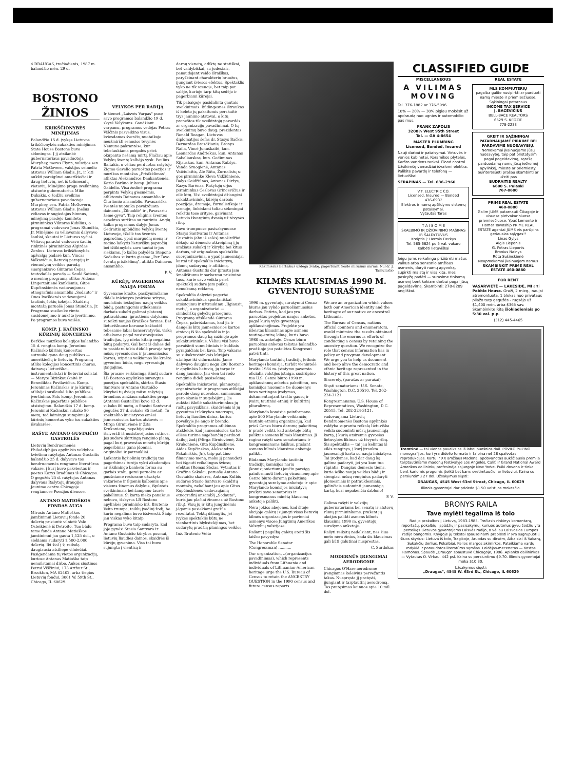4 DRAUGAS, trečiadienis, 1987 m. balandžio mėn. 29 d.
BOSTONO ŽINIOS
KRIKŠČIONYBĖS MINĖJIMAS
Balandžio 15 d. įvykęs Lietuvos krikščionybės sukakties minėjimas State House Bostone buvo sėkmingas. Į jį atsilankė gubernatoriaus pavaduotoja Murphey, meras Flynn, valstijos sen. Patria McGovern, valstijos seimelio atstovas William Glodis, Jr., ir kiti aukšti pareigūnai amerikiečiai ir daug lietuvių, net iš tolimesnių vietovių. Minėjimo proga sveikinimą atsiuntė gubernatorius Mike Dukakis, o žodžiu sveikino gubernatoriaus pavaduotoja Murphey, sen. Patria McGovern, atstovas William Glodis. Įnešus vėliavas ir sugiedojus himnus, minėjimą pradėjo komiteto pirmininkas Viktoras Kubilius, o programai vadovavo Jonas Stundžia, Jr. Minėjime su vėliavomis dalyvavo šauliai, skautai ir Lietuvos vyčiai. Vėliavų paradui vadovavo šaulių rinktinės pirmininkas Algirdas Zenkus. Lietuvos krikščionybės apžvalgą padarė kun. Vincas Valkavičius, lietuvių parapijų ir vienuolynų veiklos parodą suorganizavo Gintaras Čepas, tautodailės parodą — Saulė Šatienė, o meninę programą atliko: Aldona Lingertaitienė kanklėmis, Gitos Kupčinskienės vadovaujamas etnografinis ansamblis „Sodauto" ir Onos Ivaškienės vadovaujami tautinių šokių šokėjai. Skaidrių montažą paruošė Jonas Stundžia, Jr. Programa susilaukė rimto susidomėjimo ir aukšto įvertinimo. Po programos buvo vaišės.
KOMP. J. KAČINSKO KŪRINIŲ KONCERTAS
Berklee muzikos kolegijos balandžio 15 d. rengtas komp. Jeronimo Kačinsko kūrinių koncertas sutraukė gana daug publikos — amerikiečių ir lietuvių. Programą atliko kolegijos koncertinis choras, dainavęs lietuviškai, instrumentalistai ir lietuviai solistai — Marytė Bizinkauskaitė ir Benediktas Povilavičius. Komp. Jeronimas Kačinskas ir jo kūrinių atlikėjai susilaukė šilto publikos įvertinimo. Pats komp. Jeronimas Kačinskas pagerbtas publikos atsistojimu. Balandžio 17 d. komp. Jeronimui Kačinskui sukako 80 metų, tad laimingu sutapimu jo kūrinių koncertas vyko tos sukakties išvakarėse.
RAŠYT. ANTANO GUSTAIČIO GASTROLĖS
Lietuvių Bendruomenės Philadelphijos apylinkės valdybos kvietimu rašytojas Antanas Gustaitis balandžio 25 d. dalyvavo tos bendruomenės rengtame literatūros vakare, į kurį buvo pakviestas ir poetas Kazys Bradūnas iš Chicagos. O gegužės 25 d. rašytojas Antanas dalyvaus Rašytojų draugijos Jaunimo centre Chicagoje rengiamose Poezijos dienose.
ANTANO MATIOŠKOS FONDAS AUGA
Mirusio Antano Matioškos jamžinimui Lietuvių fonde 20 dolerių prisiuntė vilnietė Valė Osteikienė iš Detroito. Tuo būdu tame fonde Antano Matioškos jamžinimui jau gauta 1,125 dol., o siekiama sudaryti 1,500-2,000 dolerių. Iki šiol į šį reikalą daugiausia atsiliepė vilniečiai. Pasigendama tų vietos organizacijų, kuriose Antanas Matioška taip nenuilstamai dirbo. Aukos siųstinos Petrui Viščiniui, 173 Arthur St., Brockton, MA 02402, arba tiegios Lietuvių fondui, 3001 W. 59th St., Chicago, IL 60629.
VELYKOS PER RADIJĄ
Ir šiemet „Laisvės Varpas" pusę savo programos balandžio 19 d. skyrė Velykoms. Gaudžiant varpams, programos vedėjas Petras Viščinis pasveikino visus, kviesdamas švenčių nuotaikoje neužmiršti senosios tėvynės Nemuno pakrantėse, kur tebelaukiama pergalės prieš okupanto nešamą mirtį. Plačiau apie Velykų šventę kalbėjo vysk. Paulius Baltakis, o vėliau perduotas rašytojo Zigmo Gavelio paruoštas poezijos ir muzikos montažas „Prisikėlimas", atliktas Aleksandros Daukantienės, Kazio Barūno ir komp. Juliaus Gaidelio. Visa žodinė programa perpinta Velykų giesmėmis, atliktomis Dainavos ansamblio ir Čiurlionio ansamblio. Pavasariška šventės nuotaika pavaizduota dainomis „Žibuoklė" ir „Pavasariu žemė gyva". Taip religinis šventės aspektas surištas su tautiniu. Anglų kalba programos dalyje Jonas Gedraitis apibūdino Velykų šventę Lietuvoje, iškėlė tos šventės papročius, ypač margučių meną ir ragino laikytis lietuviškų papročių bei ištikimybės savo tautai ir jos siekiams. Jo kalba palydėta Stepono Sodeikos sukurta giesme „Per Tavo šventą prisikėlimą", atlikta Dainavos ansamblio.
P. V.
KŪRĖJŲ PAGERBIMAS NAUJA FORMA
Gyvename krašte, pasižyminčiame didele iniciatyva įvairiose srityse, nuolatiniu ieškojimu naujų veiklos būdų, pastangomis atliekamais darbais sukelti galimai platesnį patraukluma, įprastiems dalykams suteikti naujas išraiškos formas. Bet lietuviškuose baruose kažkodėl tebesame labai konservatyvūs, viską atliekame pagal nusistovėjusias tradicijas, lyg nieko kitaip negalima būtų padaryti. Gal bent iš dalies dėl to pasidaro tokia didelė praraja tarp mūsų vyresniosios ir jaunesniosios kartos, stipriau veikiamos šio krašto gyvenimo būdo, negu vyresniųjų įtaigojimo.
Šia prasme reikšmingą išimtį sudarė LB Bostono apylinkės surengtas poezijos spektaklis, skirtas Stasio Santvaro ir Antano Gustaičio kūrybai tų dviejų mūsų rašytojų brandaus amžiaus sukakties proga (Antanui Gustaičiui kovo 12 d. sukako 80 metų, o Stasiui Santvarui gegužės 27 d. sukaks 85 metai). To spektaklio iniciatyvos ėmėsi jaunesniosios kartos atstovės — Mirga Girniuvienė ir Zita Krukonienė, nepabijojusios išsiveržti iš nusistovėjusios rutinos. Jos sudarė skirtingą renginio planą, pagal kurį pravestas minėtų kūrėjų pagerbimas gana įdomiai, originaliai ir patraukliai.
Laikantis ligšiolinių tradicijų tas pagerbimas turėjo vykti akademijos ar iškilmingo banketo forma su garbės stalu, gerai paruošta ar puošniame restorane užsakyta vakariene ir ilgomis kalbomis apie visiems žinomus dalykus, išpūstais sveikinimais bei šampano taurės pakėlimus. Šį kartą nieko panašaus nebuvo, išskyrus LB Bostono apylinkės pirmininko inž. Brutenio Veito trumpą, taiklų įvadinį žodį, be kurio negalima buvo išsiversti. Šiaip jau viskas vyko kitaip.
Programa buvo taip sudaryta, kad joje pynėsi Stasio Santvaro ir Antano Gustaičio kūrybos posmai, lietuvių liaudies dainos, skaidrės iš kūrėjų gyvenimo. Visa tai buvo sujungta į vientisą ir
darnų vienetą, atliktą ne statiškai, bet vaidybiškai, su judesiais, panaudojant veido išraiškas, paryškinant charakterių bruožus, įjungiant šviesos efektus. Spektaklis vyko ne tik scenoje, bet taip pat salėje, kurioje tarp kitų sėdėjo ir pagerbiami kūrėjai.
Tik pabaigoje pasidalinta gautais sveikinimais. Būdingesnes ištraukas iš keleto jų pakaitomis perskaitė trys jaunimo atstovai, o kitų praneštos tik sveikintojų pavardės ar organizacijų pavadinimai. O tų sveikinimų buvo daug: prezidentas Ronald Reagan, Lietuvos diplomatijos šefas dr. Stasys Bačkis, Bernardas Brazdžionis, Bronys Raila, Vincė Jonuškaitė, kun. Leonardas Andriekus, kun. Antanas Sabaliauskas, kun. Gediminas Kijauskas, kun. Antanas Rubšys, Vanda Sruogienė, Antanas Vaičiulaitis, Alė Rūta, Žurnalistų s-gos pirmininkė Kleva Vidžiūnienė, Balys Gaidžiūnas, Antanas Diržys, Kazys Barėnas, Rašytojų d-jos pirmininkas Česlovas Grincevičius ir eilė kitų. Visi sveikintojai džiaugėsi sukaktuvininkų kūrėjų darbais poezijoje, dramoje, žurnalistikoje ir scenoje, linkėdami toliau sėkmingai reikštis tose srityse, gaivinant lietuvio išvargintą dvasią už tėvynės ribų.
Savo trumpuose pasisakymuose Stasys Santvaras ir Antanas Gustaitis (abu iš salės) nuoširdžiai dėkojo už dėmesio atkreipimą į jų amžiaus sukaktį ir kūrybą bei kitus darbus, už originalaus spektaklio suorganizavimą, o ypač jaunesniajai kartai už spektaklio iniciatyvą, įdomų sudarymą ir atlikimą. Antanas Gustaitis dar įprastu jam šmaikštumu ir sarkazmu prisiminė tuos, kurie savo veikla prieš spektaklį sudarė jam puikią nemokamą reklamą.
Spektaklio dalyviai pagerbė sukaktuvininkus spontaniškai atsistojimu ir užtraukimu „Ilgiausių metų", o organizatoriai — simboliškų gėlyčių prisegimu. Programą užsklendė Gintaras Čepas, pabrėždamas, kad jis ir daugelis kitų jaunesniosios kartos atstovų iš šio spektaklio ir jo programos daug ką sužinojo apie sukaktuvininkus. Vėliau visi buvo pavaišinti sumuštiniais ir kukliais pyragaičiais bei kava. Taip vakaras su sukaktuvininkais kūrėjais užsitęsė iki vidurnakčio. Jame dalyvavo daugiau negu 200 Bostono ir apylinkės lietuvių, jų tarpe ir daug jaunimo. Jau vien tai rodo renginio didelį pasisekimą.
Spektaklio iniciatoriai, planuotojai, organizatoriai ir programos atlikėjai parodė daug nuovokos, sumanumo, gero skonio ir sugebėjimų. Jie aukštai iškėlė sukaktuvininkus jų raštų pavyzdžiais, skaidrėmis iš jų gyvenimo ir kūrybos nuotrupų, lietuvių liaudies daina, kurios poveikyje jie augo ir brendo. Spektaklio programos atlikimas atskleidė, kad jaunesniosios kartos eilėse turime sugebančių perduoti dailųjį žodį (Mirga Girniuvienė, Zita Krukonienė, Gita Kupčinskienė, Aidas Kupčinskas, Aleksandras Pakalniškis, Jr.), taip pat žino filmavimo meną, moka jį panaudoti bei išgauti reikalingus šviesų efektus (Romas Šležas, Vytautas ir Gražina Sakalai, paruošę Antano Gustaičio skaidres, Antanas Kulbis sudaręs Stasio Santvaro skaidrių montažą, nekalbant jau apie Gitos Kupčinskienės vadovaujamą etnografinį ansamblį „Sodauto", kuris jau plačiai žinomas už Bostono ribų). Visų jų ir kitų jungtinėmis jėgomis pasiekiami gražūs rezultatai. Tektų džiaugtis, jei įvykęs spektaklis būtų ne vienkartinis blykstelėjimas, bet sudarytų pradžią planingos veiklos.
Inž. Brutenio Veito
Kazimieras Bartašius uždega žvakę, pagerbiant fondo mirusius narius. Nuotr. J. Tamulaičio
KILMĖS KLAUSIMAS 1990 M. GYVENTOJŲ SURAŠYME
1990 m. gyventojų surašymui Cenzo biuras jau vykdo paruošiamuosius darbus. Patirta, kad jau yra paruoštas projektas naujos anketos, pagal kurią vyks gyventojų apklausinėjimas. Projekte yra išleistas klausimas apie asmens tautinę-etninę kilmę, kuris buvo 1980 m. anketoje. Cenzo biuro paruoštas anketos tekstas balandžio pradžioje jau pateiktas Kongresui patvirtinti.
Marylando tautinių tradicijų (ethnic heritage) komisija, turbūt vienintelė krašte 1984 m. įstatymu paversta oficialia valstijos įstaiga, susirūpino tuo U.S. Cenzo biuro 1990 m. apklausinmų anketos pakeitimu, nes komisijos nuomone tie duomenys buvo vertingas įrodymas, dokumentuojant krašto gausų ir įvairų tautiniai-etninį ir kultūrinį pliuralizmą.
Marylando komisija painformavo apie 500 Marylande veikiančių tautinių-etninių organizacijų, kad prieš Cenzo biuro daromą pakeitimą ir prašė veikti, kad anketoje būtų paliktas asmens kilmės klausimas. Ji ragino rašyti savo senatoriams ir kongresmanams laiškus, prašant asmens kilmės klausima anketoje palikti.
Būdamas Marylando tautinių tradicijų komisijos nariu (komisijonierium) jaučiu pareigą painformuoti lietuvių visuomenę apie Cenzo biuro daromą pakeitimą gyventojų surašymo anketoje ir apie Marylando komisijos iniciatyvą prašyti savo senatorius ir kongresmanus minėtą klausimą anketoje palikti.
Nėra jokios abejonės, kad šitoje akcijoje galėtų įsijungti visos lietuvių kilmės organizacijos ir pavieniai asmenys visose Jungtinių Amerikos Valstybių valstijose.
Rašant į pagalbą galėtų ateiti šis laiško pavyzdys:
The Honorable Senator (Congressman) ...........
Our organization, ..(organizacijos pavadinimas), which represents individuals from Lithuania and individuals of Lithuanian-American heritage urge the U.S. Bureau of Census to retain the ANCESTRY QUESTION in the 1990 census and future census reports.
We are an organization which values both our American identity and the heritagte of our native or ancestral Lithuania.
The Bureau of Census, nations official counters and enumerators, would minimize the results obtained through the enormous efforts of conducting a census by retaining the ancestry question. We recognize the role that census information has in policy and program development. We urge you to help us document and keep alive the democratic and ethnic heritage represented in the history of this great nation.
Sincerely, (parašas ar parašai)
Siųsti senatoriams: U.S. Senate, Washington, D.C. 20510. Tel. 202-224-3121.
Kongresmanams: U.S. House of Representatives, Washington, D.C. 20515. Tel. 202-224-3121.
vadovaujama Lietuvių Bendruomenės Bostono apylinkės valdyba supranta reikalą lietuviška veikla sudominti mūsų jaunesniąją kartą, į kurią atsiremia gyvosios lietuvybės likimas už tėvynės ribų. Šis spektaklis — tai jau kelintas iš eilės renginys, į kurį įtraukta jaunesnioji karta su nauja iniciatyva. Tai įrodymas, kad dar daug ką galima padaryti, jei yra kam tuo rūpintis. Daugiau dėmesio tiems, kurie ieško naujų veiklos būdų ir stengiasi mūsų renginius padaryti įdomesniais ir patrauklesniais, galinčiais sudominti jaunesniąją kartą, kuri nepakenčia šablono!
P. V.
Galima rašyti ir valstijų gubernatoriams bei senatų ir atstovų rūmų pirmininkams, prašant jų akcijos palikti asmens kilmės klausimą 1990 m. gyventojų surašymo anketoje.
Rašyti reikėtų nedelsiant, nes šiuo metu nėra žinios, kada šis klausimas gali būti galutinai nusprestas.
C. Surdokas
MODERNŪS ĮRENGIMAI AERODROME
Chicagos O'Hare aerodrome įrengiamas keleivius pervežantis takas. Nuspręsta jį pratęsti, įjungiant ir tarptautinį aerodromą. Tas pratęsimas kainuos apie 10 mil. dol.
CLASSIFIED GUIDE
MISCELLANEOUS
A VILIMAS MOVING
Tel. 376-1882 ar 376-5996
10% — 20% — 30% pigiau mokėsit už apdraudą nuo ugnies ir automobilio pas mus.
FRANK ZAPOLIS
3208½ West 95th Street
Tel. — GA 4-8654
MASTER PLUMBING
Licensed, Bonded, Insured
Nauji darbai ir pataisymai. Virtuvės ir vonios kabinetai. Keramikos plytelės. Karšto vandens tankai. Flood control. Užsikimšę vamzdžiai išvalomi elektra. Palikite pavardę ir telefoną — lietuviškai.
SERAPINAS — Tel. 636-2960
V.T. ELECTRIC CO.
Licensed, Insured — Bonded
436-6937
Elektros ir namų apšildymo sistemų pataisymai.
Vytautas Taras
T A I S O M E
SKALBIMO IR DŽIOVINIMO MAŠINAS IR ŠALDYTUVUS
Kreiptis į: Hermis Deckys
Tel. 585-6624 po 5 val. vakaro
Kalbėti lietuviškai
Jeigu jums reikalinga prižiūrėti mažus vaikus arba senesnio amžiaus asmenis, daryti namų apyvoką, supirkti maistą ir visą kita, mes pasiryžę padėti — surasime tinkamą asmenį bent kokiam darbui pagal jūsų pageidavimą. Skambinti: 278-8209 angliškai.
REAL ESTATE
MLS KOMPIUTERIŲ
pagalba galite nusipirkti ar parduoti namą mieste ir priemiesčiuose. Sąžiningai patarnaus
INCOME TAX SERVICE
J. BACEVIČIUS
BELL-BACE REALTORS
6529 S. KEDZIE
778-2233
GREIT IR SĄŽININGAI PATARNAUJAME PIRKIME BEI PARDAVIME NUOSAVYBIŲ.
Nemokamai įkainuojame jūsų nuosavybę, taip pat pristatysim pagal pageidavimą, sąrašą parduodamų namų jūsų ieškomoj apylinkėj, mieste ar priemiesty. Suinteresuoti prašau skambinti ar užeiti pas
BUDRAITIS REALTY
6600 S. Pulaski
767-0600
PRIME REAL ESTATE
460-0880
Galim JUMS patarnauti Čikagoje ir visuose pietvakariniuose priemiesčiuose. Ypač Lemonte ir Homer Township PRIME REAL ESTATE agentai JUMS vis parūpins geriausias sąlygas!!
Linas Gylys
Algis Lieponis
G. Petras Lieponis
Bronius Nainys
Rūta Sušinskienė
Neapmokamai įkainuojam namus
SKAMBINKIT PRIME REAL ESTATE 460-0880
FOR RENT
VASARVIETĖ — LAKESIDE, MI arti Pebble House. Graži, 2 mieg., naujai atremontuota. 1 blokas nuo privataus pliažo tarp gegužės - rugsėjo už $1,400 mėn. arba $365 sav. Skambinkite Ritą šiokiadieniais po 5:30 val. p.p.
(312) 445-4465
Tremtinė — tai vienas paveikslas iš labai puošnios dail. POVILO PUZINO monografijos, kuri yra didelio formato ir talpina net 28 spalvotas reprodukcijas. Kartu ir XX amžiaus Madoną, apdovanotas aukščiausia premija tarptautiniame madonų festivalyje Los Angeles, Calif. ir Grand National Award Amerikos dailininkų profesinėje sąjungoje New Yorke. Puiki dovana ir tinka bent kuriomis progomis įteikti bet kam: svetimtaučiui ar lietuviui. Kaina su persiuntimu 27 dol. Užsakymus siųsti:
DRAUGAS, 4545 West 63rd Street, Chicago, IL 60629
Illinois gyventojai dar prideda $1.50 valstijos mokesčio.
BRONYS RAILA
Tave mylėti tegalima iš tolo
Radijo prakalbos į Lietuvą, 1983-1985. Trečiasis rinkinys komentarų, reportažų, pokalbių, įspūdžių ir pasisakymų, kuriuos autorius gyvu žodžiu yra perteikęs Lietuvos gyventojams Laisvės radijo, o vėliau Laisvosios Europos radijo bangomis. Knygoje jų tekstai spausdinami praplėsti ir yra sugrupuoti į šiuos skyrius: Lietuva iš tolo, Tragikoje, Aruodas su dirsėm, Atbalsiai iš Vakarų, Sukakčių derlius, Pokalbiai, Kelios margos akimirkos. Pateikiama vardų rodyklė ir panaudotos literatūros sąrašas. Leidėjas-mecenatas — Kostas Ramonas. Spaudė „Draugo" spaustuvė Chicagoje, 1986. Aplanko dailininkas — Vytautas O. Virkau. 442 psl. Kaina su persiuntimu $9.70. Illinois gyventojai moka $10.30.
Užsakymus siųsti:
„Draugas", 4545 W. 63rd St., Chicago, IL 60629